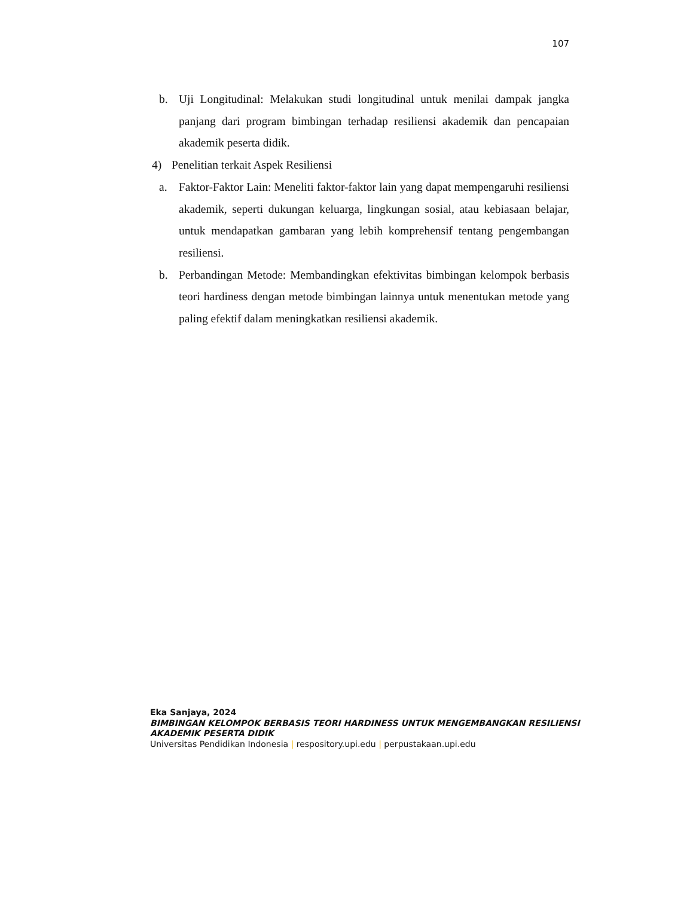107
b. Uji Longitudinal: Melakukan studi longitudinal untuk menilai dampak jangka panjang dari program bimbingan terhadap resiliensi akademik dan pencapaian akademik peserta didik.
4) Penelitian terkait Aspek Resiliensi
a. Faktor-Faktor Lain: Meneliti faktor-faktor lain yang dapat mempengaruhi resiliensi akademik, seperti dukungan keluarga, lingkungan sosial, atau kebiasaan belajar, untuk mendapatkan gambaran yang lebih komprehensif tentang pengembangan resiliensi.
b. Perbandingan Metode: Membandingkan efektivitas bimbingan kelompok berbasis teori hardiness dengan metode bimbingan lainnya untuk menentukan metode yang paling efektif dalam meningkatkan resiliensi akademik.
Eka Sanjaya, 2024
BIMBINGAN KELOMPOK BERBASIS TEORI HARDINESS UNTUK MENGEMBANGKAN RESILIENSI
AKADEMIK PESERTA DIDIK
Universitas Pendidikan Indonesia | respository.upi.edu | perpustakaan.upi.edu